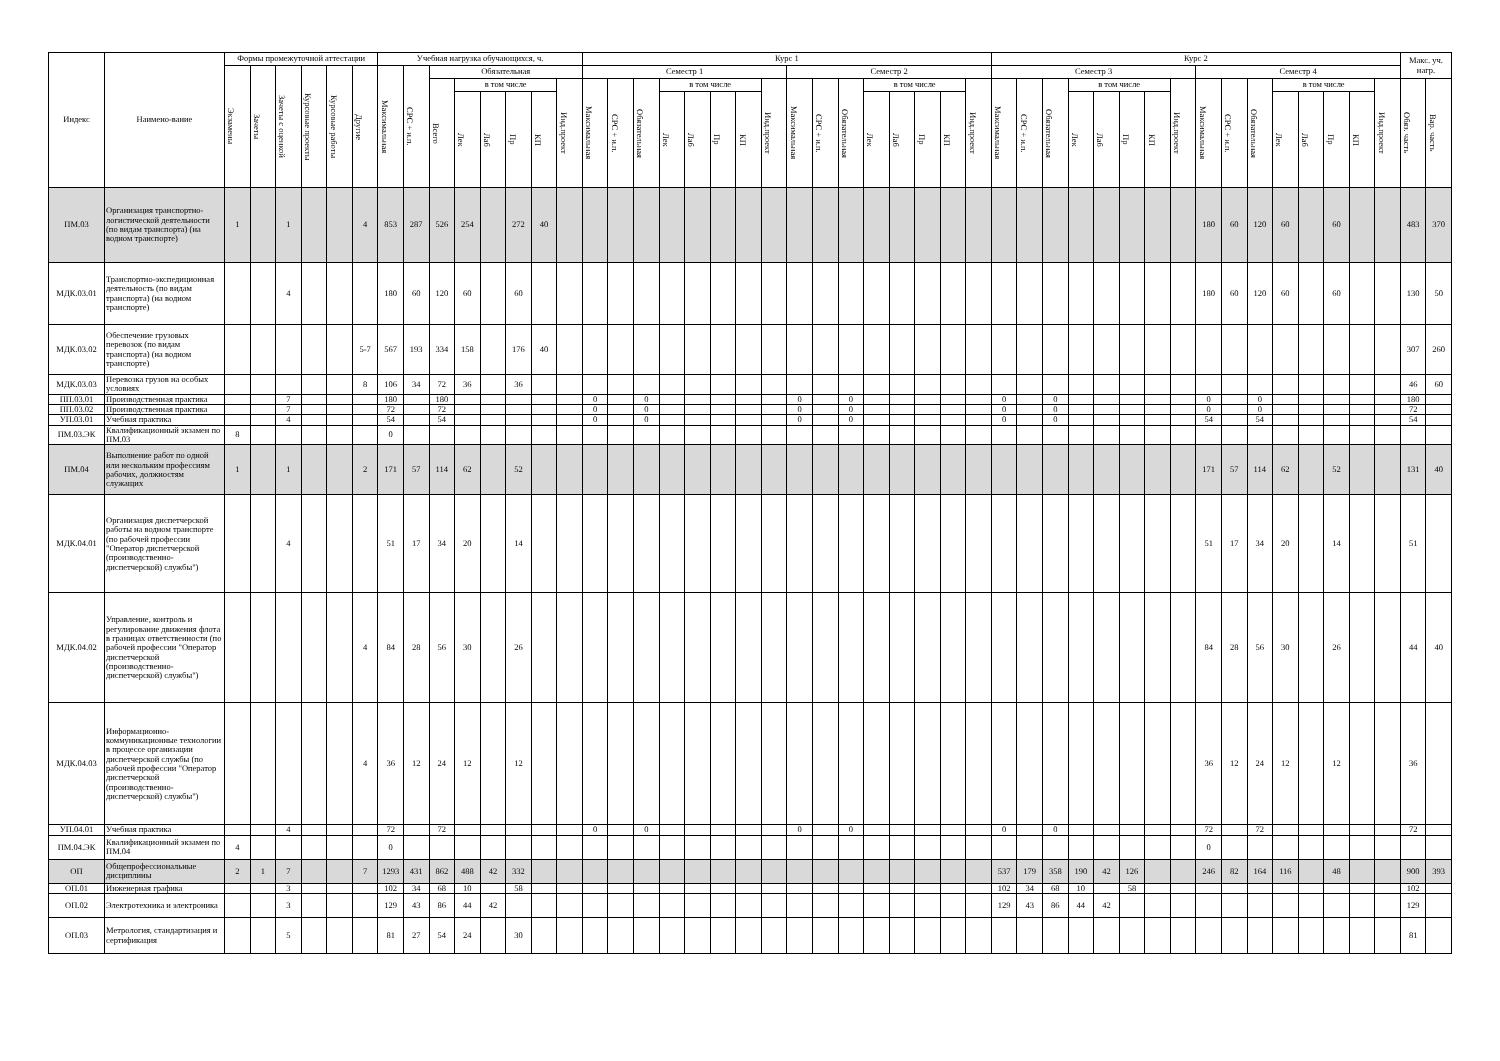| Индекс | Наимено-вание | Формы промежуточной аттестации | | | | | | Учебная нагрузка обучающихся, ч. | | | | | | | | Курс 1 | | | | | | | | | | | | | | | | Курс 2 | | | | | | | | | | | | | | | | Макс. уч. нагр. | |
| --- | --- | --- | --- | --- | --- | --- | --- | --- | --- | --- | --- | --- | --- | --- | --- | --- | --- | --- | --- | --- | --- | --- | --- | --- | --- | --- | --- | --- | --- | --- | --- | --- | --- | --- | --- | --- | --- | --- | --- | --- | --- | --- | --- | --- | --- | --- | --- | --- | --- |
| | | Экзамены | Зачеты | Зачеты с оценкой | Курсовые проекты | Курсовые работы | Другие | Максимальная | СРС + и.п. | Обязательная | | | | | | Семестр 1 | | | | | | | | Семестр 2 | | | | | | | | Семестр 3 | | | | | | | | Семестр 4 | | | | | | | | | |
| | | | | | | | | | | Всего | в том числе | | | | Инд.проект | Максимальная | СРС + и.п. | Обязательная | в том числе | | | | Инд.проект | Максимальная | СРС + и.п. | Обязательная | в том числе | | | | Инд.проект | Максимальная | СРС + и.п. | Обязательная | в том числе | | | | Инд.проект | Максимальная | СРС + и.п. | Обязательная | в том числе | | | | Инд.проект | Обяз. часть | Вар. часть |
| | | | | | | | | | | | Лек | Лаб | Пр | КП | | | | | Лек | Лаб | Пр | КП | | | | | Лек | Лаб | Пр | КП | | | | | Лек | Лаб | Пр | КП | | | | | Лек | Лаб | Пр | КП | | | |
| ПМ.03 | Организация транспортно-логистической деятельности (по видам транспорта) (на водном транспорте) | 1 | | 1 | | | 4 | 853 | 287 | 526 | 254 | | 272 | 40 | | | | | | | | | | | | | | | | | | | | | | | | | | 180 | 60 | 120 | 60 | | 60 | | | 483 | 370 |
| МДК.03.01 | Транспортно-экспедиционная деятельность (по видам транспорта) (на водном транспорте) | | | 4 | | | | 180 | 60 | 120 | 60 | | 60 | | | | | | | | | | | | | | | | | | | | | | | | | | | 180 | 60 | 120 | 60 | | 60 | | | 130 | 50 |
| МДК.03.02 | Обеспечение грузовых перевозок (по видам транспорта) (на водном транспорте) | | | | | | 5-7 | 567 | 193 | 334 | 158 | | 176 | 40 | | | | | | | | | | | | | | | | | | | | | | | | | | | | | | | | | | 307 | 260 |
| МДК.03.03 | Перевозка грузов на особых условиях | | | | | | 8 | 106 | 34 | 72 | 36 | | 36 | | | | | | | | | | | | | | | | | | | | | | | | | | | | | | | | | | | 46 | 60 |
| ПП.03.01 | Производственная практика | | | 7 | | | | 180 | | 180 | | | | | | 0 | | 0 | | | | | | 0 | | 0 | | | | | | 0 | | 0 | | | | | | 0 | | 0 | | | | | | 180 | |
| ПП.03.02 | Производственная практика | | | 7 | | | | 72 | | 72 | | | | | | 0 | | 0 | | | | | | 0 | | 0 | | | | | | 0 | | 0 | | | | | | 0 | | 0 | | | | | | 72 | |
| УП.03.01 | Учебная практика | | | 4 | | | | 54 | | 54 | | | | | | 0 | | 0 | | | | | | 0 | | 0 | | | | | | 0 | | 0 | | | | | | 54 | | 54 | | | | | | 54 | |
| ПМ.03.ЭК | Квалификационный экзамен по ПМ.03 | 8 | | | | | | 0 | | | | | | | | | | | | | | | | | | | | | | | | | | | | | | | | | | | | | | | | | |
| ПМ.04 | Выполнение работ по одной или нескольким профессиям рабочих, должностям служащих | 1 | | 1 | | | 2 | 171 | 57 | 114 | 62 | | 52 | | | | | | | | | | | | | | | | | | | | | | | | | | | 171 | 57 | 114 | 62 | | 52 | | | 131 | 40 |
| МДК.04.01 | Организация диспетчерской работы на водном транспорте (по рабочей профессии "Оператор диспетчерской (производственно-диспетчерской) службы") | | | 4 | | | | 51 | 17 | 34 | 20 | | 14 | | | | | | | | | | | | | | | | | | | | | | | | | | | 51 | 17 | 34 | 20 | | 14 | | | 51 | |
| МДК.04.02 | Управление, контроль и регулирование движения флота в границах ответственности (по рабочей профессии "Оператор диспетчерской (производственно-диспетчерской) службы") | | | | | | 4 | 84 | 28 | 56 | 30 | | 26 | | | | | | | | | | | | | | | | | | | | | | | | | | | 84 | 28 | 56 | 30 | | 26 | | | 44 | 40 |
| МДК.04.03 | Информационно-коммуникационные технологии в процессе организации диспетчерской службы (по рабочей профессии "Оператор диспетчерской (производственно-диспетчерской) службы") | | | | | | 4 | 36 | 12 | 24 | 12 | | 12 | | | | | | | | | | | | | | | | | | | | | | | | | | | 36 | 12 | 24 | 12 | | 12 | | | 36 | |
| УП.04.01 | Учебная практика | | | 4 | | | | 72 | | 72 | | | | | | 0 | | 0 | | | | | | 0 | | 0 | | | | | | 0 | | 0 | | | | | | 72 | | 72 | | | | | | 72 | |
| ПМ.04.ЭК | Квалификационный экзамен по ПМ.04 | 4 | | | | | | 0 | | | | | | | | | | | | | | | | | | | | | | | | | | | | | | | | 0 | | | | | | | | | |
| ОП | Общепрофессиональные дисциплины | 2 | 1 | 7 | | | 7 | 1293 | 431 | 862 | 488 | 42 | 332 | | | | | | | | | | | | | | | | | | | 537 | 179 | 358 | 190 | 42 | 126 | | | 246 | 82 | 164 | 116 | | 48 | | | 900 | 393 |
| ОП.01 | Инженерная графика | | | 3 | | | | 102 | 34 | 68 | 10 | | 58 | | | | | | | | | | | | | | | | | | | 102 | 34 | 68 | 10 | | 58 | | | | | | | | | | | 102 | |
| ОП.02 | Электротехника и электроника | | | 3 | | | | 129 | 43 | 86 | 44 | 42 | | | | | | | | | | | | | | | | | | | | 129 | 43 | 86 | 44 | 42 | | | | | | | | | | | | 129 | |
| ОП.03 | Метрология, стандартизация и сертификация | | | 5 | | | | 81 | 27 | 54 | 24 | | 30 | | | | | | | | | | | | | | | | | | | | | | | | | | | | | | | | | | | 81 | |